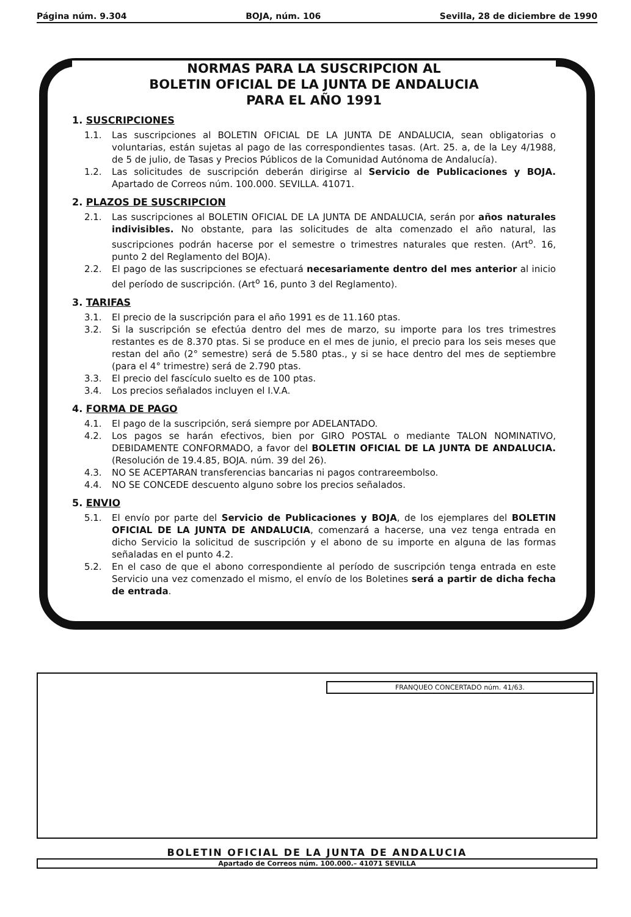Página núm. 9.304 BOJA, núm. 106 Sevilla, 28 de diciembre de 1990
NORMAS PARA LA SUSCRIPCION AL
BOLETIN OFICIAL DE LA JUNTA DE ANDALUCIA
PARA EL AÑO 1991
1. SUSCRIPCIONES
1.1. Las suscripciones al BOLETIN OFICIAL DE LA JUNTA DE ANDALUCIA, sean obligatorias o voluntarias, están sujetas al pago de las correspondientes tasas. (Art. 25. a, de la Ley 4/1988, de 5 de julio, de Tasas y Precios Públicos de la Comunidad Autónoma de Andalucía).
1.2. Las solicitudes de suscripción deberán dirigirse al Servicio de Publicaciones y BOJA. Apartado de Correos núm. 100.000. SEVILLA. 41071.
2. PLAZOS DE SUSCRIPCION
2.1. Las suscripciones al BOLETIN OFICIAL DE LA JUNTA DE ANDALUCIA, serán por años naturales indivisibles. No obstante, para las solicitudes de alta comenzado el año natural, las suscripciones podrán hacerse por el semestre o trimestres naturales que resten. (Art<sup>o</sup>. 16, punto 2 del Reglamento del BOJA).
2.2. El pago de las suscripciones se efectuará necesariamente dentro del mes anterior al inicio del período de suscripción. (Art<sup>o</sup> 16, punto 3 del Reglamento).
3. TARIFAS
3.1. El precio de la suscripción para el año 1991 es de 11.160 ptas.
3.2. Si la suscripción se efectúa dentro del mes de marzo, su importe para los tres trimestres restantes es de 8.370 ptas. Si se produce en el mes de junio, el precio para los seis meses que restan del año (2° semestre) será de 5.580 ptas., y si se hace dentro del mes de septiembre (para el 4° trimestre) será de 2.790 ptas.
3.3. El precio del fascículo suelto es de 100 ptas.
3.4. Los precios señalados incluyen el I.V.A.
4. FORMA DE PAGO
4.1. El pago de la suscripción, será siempre por ADELANTADO.
4.2. Los pagos se harán efectivos, bien por GIRO POSTAL o mediante TALON NOMINATIVO, DEBIDAMENTE CONFORMADO, a favor del BOLETIN OFICIAL DE LA JUNTA DE ANDALUCIA. (Resolución de 19.4.85, BOJA. núm. 39 del 26).
4.3. NO SE ACEPTARAN transferencias bancarias ni pagos contrareembolso.
4.4. NO SE CONCEDE descuento alguno sobre los precios señalados.
5. ENVIO
5.1. El envío por parte del Servicio de Publicaciones y BOJA, de los ejemplares del BOLETIN OFICIAL DE LA JUNTA DE ANDALUCIA, comenzará a hacerse, una vez tenga entrada en dicho Servicio la solicitud de suscripción y el abono de su importe en alguna de las formas señaladas en el punto 4.2.
5.2. En el caso de que el abono correspondiente al período de suscripción tenga entrada en este Servicio una vez comenzado el mismo, el envío de los Boletines será a partir de dicha fecha de entrada.
FRANQUEO CONCERTADO núm. 41/63.
BOLETIN OFICIAL DE LA JUNTA DE ANDALUCIA
Apartado de Correos núm. 100.000.– 41071 SEVILLA